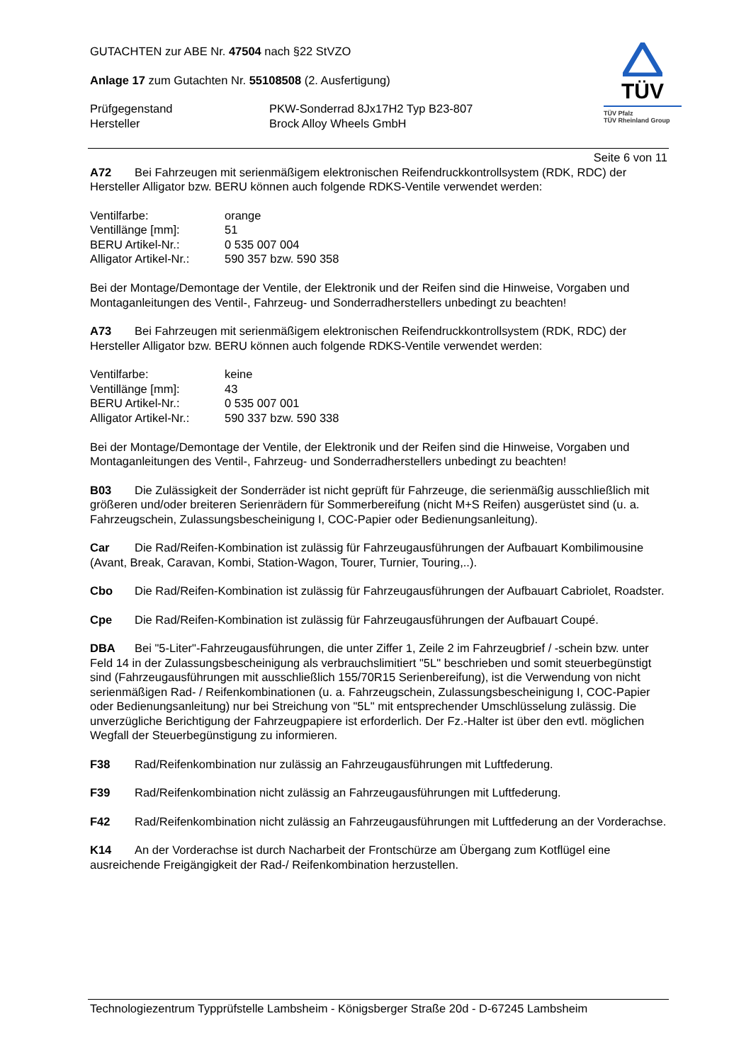GUTACHTEN zur ABE Nr. 47504 nach §22 StVZO
Anlage 17 zum Gutachten Nr. 55108508 (2. Ausfertigung)
Prüfgegenstand PKW-Sonderrad 8Jx17H2 Typ B23-807
Hersteller Brock Alloy Wheels GmbH
TÜV
TÜV Pfalz
TÜV Rheinland Group
Seite 6 von 11
A72 Bei Fahrzeugen mit serienmäßigem elektronischen Reifendruckkontrollsystem (RDK, RDC) der Hersteller Alligator bzw. BERU können auch folgende RDKS-Ventile verwendet werden:
Ventilfarbe: orange
Ventillänge [mm]: 51
BERU Artikel-Nr.: 0 535 007 004
Alligator Artikel-Nr.: 590 357 bzw. 590 358
Bei der Montage/Demontage der Ventile, der Elektronik und der Reifen sind die Hinweise, Vorgaben und Montaganleitungen des Ventil-, Fahrzeug- und Sonderradherstellers unbedingt zu beachten!
A73 Bei Fahrzeugen mit serienmäßigem elektronischen Reifendruckkontrollsystem (RDK, RDC) der Hersteller Alligator bzw. BERU können auch folgende RDKS-Ventile verwendet werden:
Ventilfarbe: keine
Ventillänge [mm]: 43
BERU Artikel-Nr.: 0 535 007 001
Alligator Artikel-Nr.: 590 337 bzw. 590 338
Bei der Montage/Demontage der Ventile, der Elektronik und der Reifen sind die Hinweise, Vorgaben und Montaganleitungen des Ventil-, Fahrzeug- und Sonderradherstellers unbedingt zu beachten!
B03 Die Zulässigkeit der Sonderräder ist nicht geprüft für Fahrzeuge, die serienmäßig ausschließlich mit größeren und/oder breiteren Serienrädern für Sommerbereifung (nicht M+S Reifen) ausgerüstet sind (u. a. Fahrzeugschein, Zulassungsbescheinigung I, COC-Papier oder Bedienungsanleitung).
Car Die Rad/Reifen-Kombination ist zulässig für Fahrzeugausführungen der Aufbauart Kombilimousine (Avant, Break, Caravan, Kombi, Station-Wagon, Tourer, Turnier, Touring,..).
Cbo Die Rad/Reifen-Kombination ist zulässig für Fahrzeugausführungen der Aufbauart Cabriolet, Roadster.
Cpe Die Rad/Reifen-Kombination ist zulässig für Fahrzeugausführungen der Aufbauart Coupé.
DBA Bei "5-Liter"-Fahrzeugausführungen, die unter Ziffer 1, Zeile 2 im Fahrzeugbrief / -schein bzw. unter Feld 14 in der Zulassungsbescheinigung als verbrauchslimitiert "5L" beschrieben und somit steuerbegünstigt sind (Fahrzeugausführungen mit ausschließlich 155/70R15 Serienbereifung), ist die Verwendung von nicht serienmäßigen Rad- / Reifenkombinationen (u. a. Fahrzeugschein, Zulassungsbescheinigung I, COC-Papier oder Bedienungsanleitung) nur bei Streichung von "5L" mit entsprechender Umschlüsselung zulässig. Die unverzügliche Berichtigung der Fahrzeugpapiere ist erforderlich. Der Fz.-Halter ist über den evtl. möglichen Wegfall der Steuerbegünstigung zu informieren.
F38 Rad/Reifenkombination nur zulässig an Fahrzeugausführungen mit Luftfederung.
F39 Rad/Reifenkombination nicht zulässig an Fahrzeugausführungen mit Luftfederung.
F42 Rad/Reifenkombination nicht zulässig an Fahrzeugausführungen mit Luftfederung an der Vorderachse.
K14 An der Vorderachse ist durch Nacharbeit der Frontschürze am Übergang zum Kotflügel eine ausreichende Freigängigkeit der Rad-/ Reifenkombination herzustellen.
Technologiezentrum Typprüfstelle Lambsheim - Königsberger Straße 20d - D-67245 Lambsheim